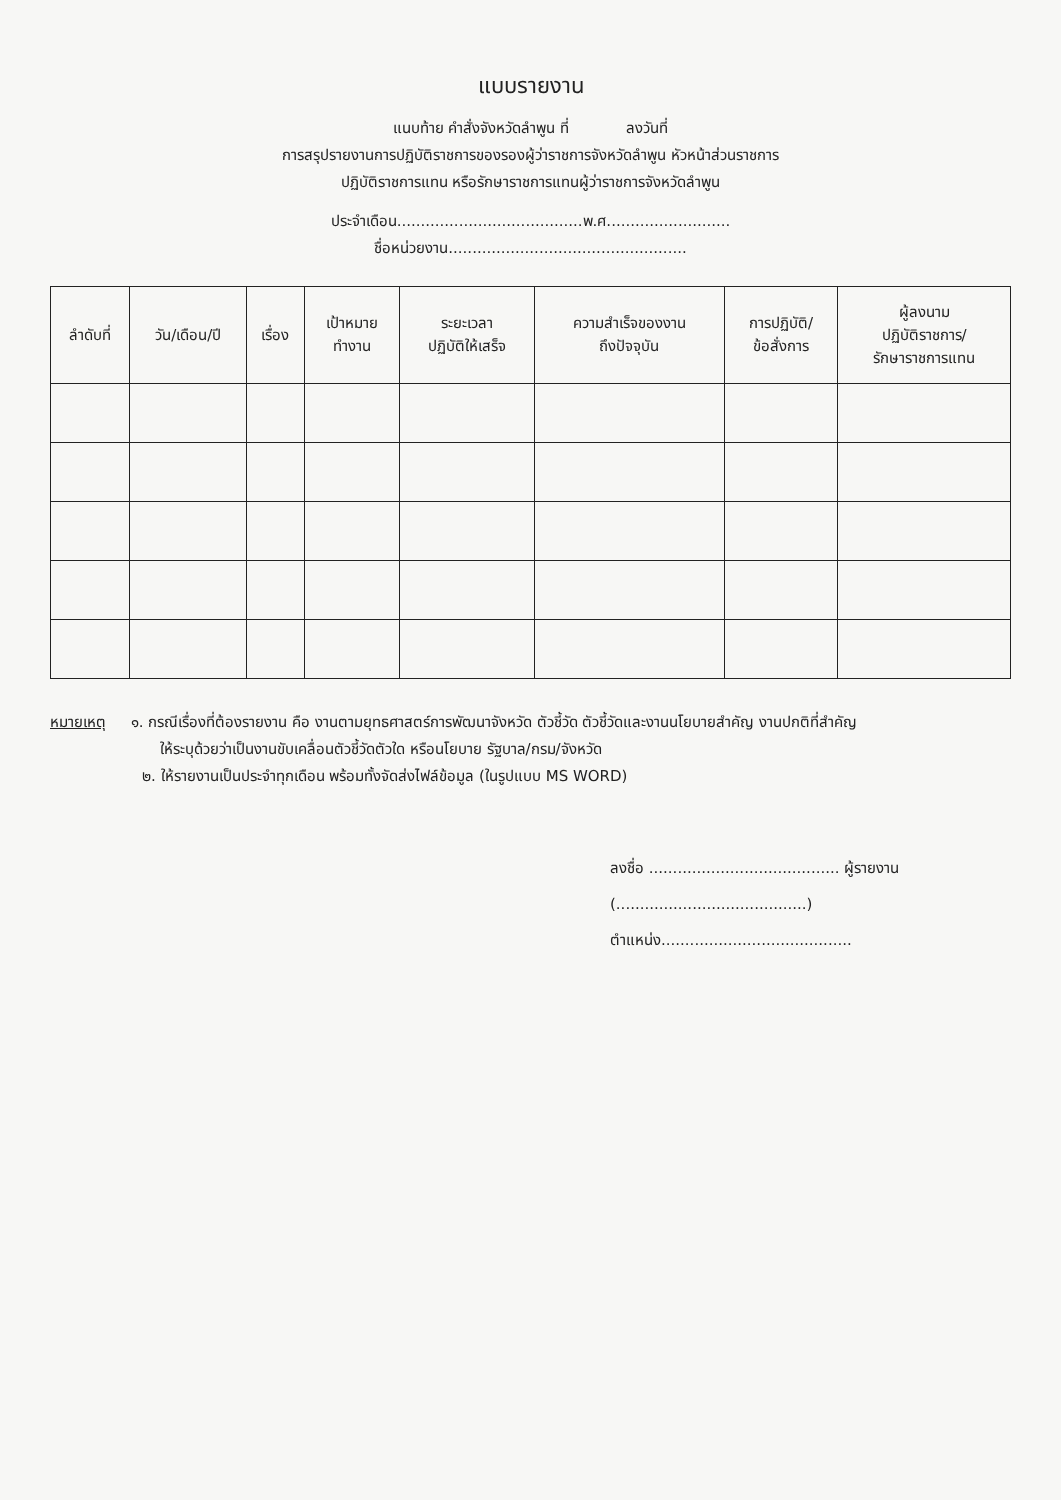แบบรายงาน
แนบท้าย คำสั่งจังหวัดลำพูน ที่ ลงวันที่
การสรุปรายงานการปฏิบัติราชการของรองผู้ว่าราชการจังหวัดลำพูน หัวหน้าส่วนราชการ
ปฏิบัติราชการแทน หรือรักษาราชการแทนผู้ว่าราชการจังหวัดลำพูน
ประจำเดือน.......................................พ.ศ..........................
ชื่อหน่วยงาน..................................................
| ลำดับที่ | วัน/เดือน/ปี | เรื่อง | เป้าหมาย ทำงาน | ระยะเวลา ปฏิบัติให้เสร็จ | ความสำเร็จของงาน ถึงปัจจุบัน | การปฏิบัติ/ ข้อสั่งการ | ผู้ลงนาม ปฏิบัติราชการ/ รักษาราชการแทน |
| --- | --- | --- | --- | --- | --- | --- | --- |
หมายเหตุ ๑. กรณีเรื่องที่ต้องรายงาน คือ งานตามยุทธศาสตร์การพัฒนาจังหวัด ตัวชี้วัด ตัวชี้วัดและงานนโยบายสำคัญ งานปกติที่สำคัญ
ให้ระบุด้วยว่าเป็นงานขับเคลื่อนตัวชี้วัดตัวใด หรือนโยบาย รัฐบาล/กรม/จังหวัด
๒. ให้รายงานเป็นประจำทุกเดือน พร้อมทั้งจัดส่งไฟล์ข้อมูล (ในรูปแบบ MS WORD)
ลงชื่อ ........................................ ผู้รายงาน
(........................................)
ตำแหน่ง........................................